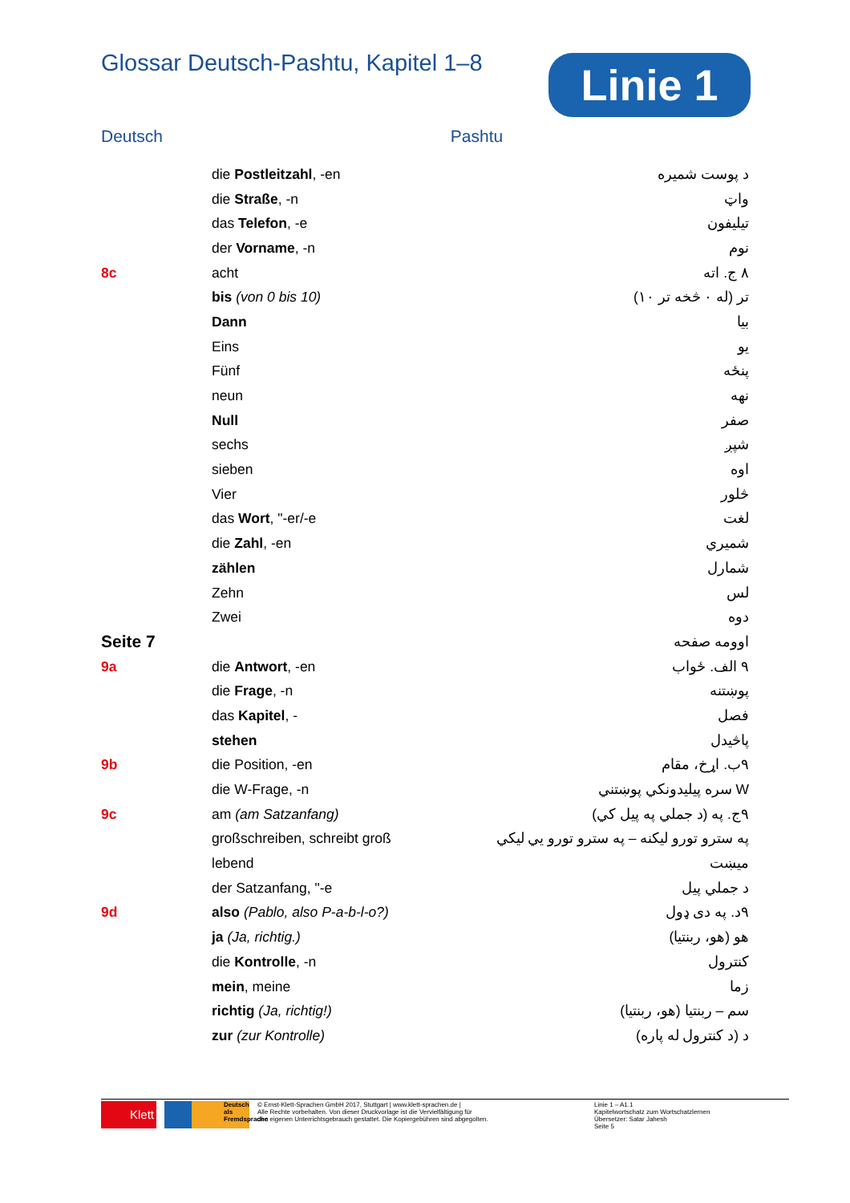Glossar Deutsch-Pashtu, Kapitel 1–8
Linie 1
Deutsch Pashtu
| | die Postleitzahl , -en | د پوست شميره |
| | die Straße , -n | واټ |
| | das Telefon , -e | تيليفون |
| | der Vorname , -n | نوم |
| 8c | acht | ٨ ج. اته |
| | bis (von 0 bis 10) | تر (له ٠ څخه تر ١٠) |
| | Dann | بيا |
| | Eins | يو |
| | Fünf | پنځه |
| | neun | نهه |
| | Null | صفر |
| | sechs | شپږ |
| | sieben | اوه |
| | Vier | څلور |
| | das Wort , "-er/-e | لغت |
| | die Zahl , -en | شميري |
| | zählen | شمارل |
| | Zehn | لس |
| | Zwei | دوه |
| Seite 7 | | اوومه صفحه |
| 9a | die Antwort , -en | ٩ الف. ځواب |
| | die Frage , -n | پوښتنه |
| | das Kapitel , - | فصل |
| | stehen | پاڅيدل |
| 9b | die Position, -en | ٩ب. اړخ، مقام |
| | die W-Frage, -n | W سره پيليدونکي پوښتني |
| 9c | am (am Satzanfang) | ٩ج. په (د جملي په پيل کي) |
| | großschreiben, schreibt groß | په سترو تورو ليکنه – په سترو تورو يي ليکي |
| | lebend | ميښت |
| | der Satzanfang, "-e | د جملي پيل |
| 9d | also (Pablo, also P-a-b-l-o?) | ٩د. په دی ډول |
| | ja (Ja, richtig.) | هو (هو، ربنتيا) |
| | die Kontrolle , -n | کنترول |
| | mein , meine | زما |
| | richtig (Ja, richtig!) | سم – ربنتيا (هو، ربنتيا) |
| | zur (zur Kontrolle) | د (د کنترول له پاره) |
Klett
Deutsch als Fremdsprache
© Ernst-Klett-Sprachen GmbH 2017, Stuttgart | www.klett-sprachen.de |
Alle Rechte vorbehalten. Von dieser Druckvorlage ist die Vervielfältigung für
den eigenen Unterrichtsgebrauch gestattet. Die Kopiergebühren sind abgegolten.
Linie 1 – A1.1
Kapitelwortschatz zum Wortschatzlernen
Übersetzer: Satar Jahesh
Seite 5